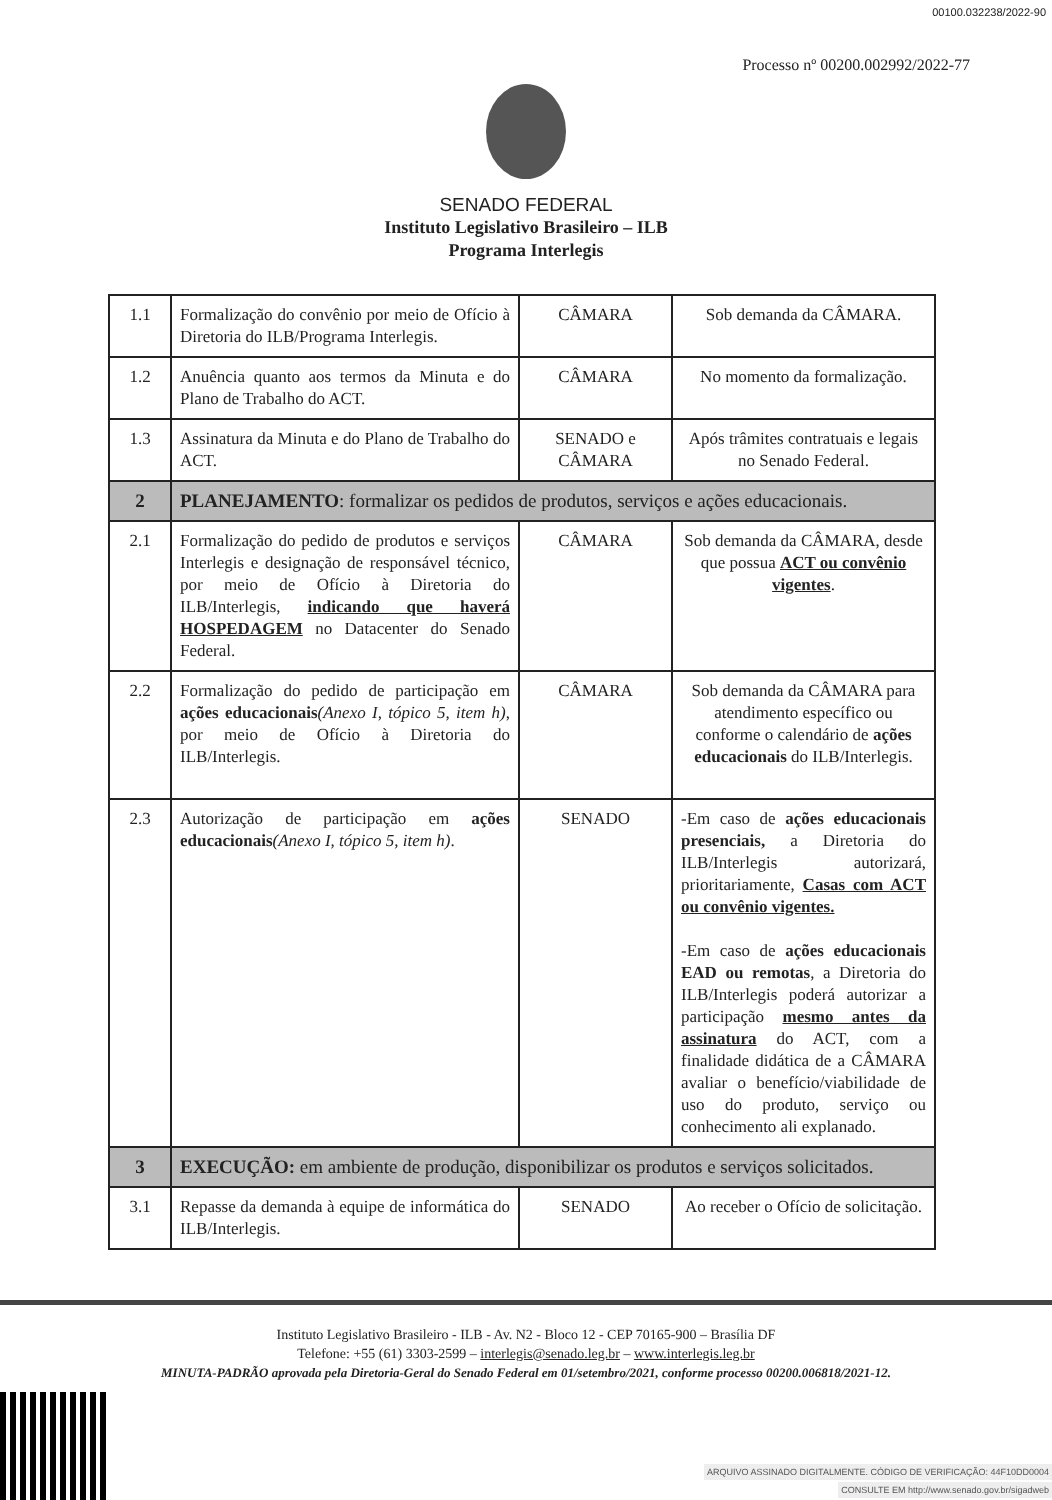00100.032238/2022-90
Processo nº 00200.002992/2022-77
SENADO FEDERAL
Instituto Legislativo Brasileiro – ILB
Programa Interlegis
| 1.1 | Formalização do convênio por meio de Ofício à Diretoria do ILB/Programa Interlegis. | CÂMARA | Sob demanda da CÂMARA. |
| 1.2 | Anuência quanto aos termos da Minuta e do Plano de Trabalho do ACT. | CÂMARA | No momento da formalização. |
| 1.3 | Assinatura da Minuta e do Plano de Trabalho do ACT. | SENADO e CÂMARA | Após trâmites contratuais e legais no Senado Federal. |
| 2 | PLANEJAMENTO : formalizar os pedidos de produtos, serviços e ações educacionais. | | |
| 2.1 | Formalização do pedido de produtos e serviços Interlegis e designação de responsável técnico, por meio de Ofício à Diretoria do ILB/Interlegis, indicando que haverá HOSPEDAGEM no Datacenter do Senado Federal. | CÂMARA | Sob demanda da CÂMARA, desde que possua ACT ou convênio vigentes . |
| 2.2 | Formalização do pedido de participação em ações educacionais (Anexo I, tópico 5, item h) , por meio de Ofício à Diretoria do ILB/Interlegis. | CÂMARA | Sob demanda da CÂMARA para atendimento específico ou conforme o calendário de ações educacionais do ILB/Interlegis. |
| 2.3 | Autorização de participação em ações educacionais (Anexo I, tópico 5, item h) . | SENADO | -Em caso de ações educacionais presenciais, a Diretoria do ILB/Interlegis autorizará, prioritariamente, Casas com ACT ou convênio vigentes. -Em caso de ações educacionais EAD ou remotas , a Diretoria do ILB/Interlegis poderá autorizar a participação mesmo antes da assinatura do ACT, com a finalidade didática de a CÂMARA avaliar o benefício/viabilidade de uso do produto, serviço ou conhecimento ali explanado. |
| 3 | EXECUÇÃO: em ambiente de produção, disponibilizar os produtos e serviços solicitados. | | |
| 3.1 | Repasse da demanda à equipe de informática do ILB/Interlegis. | SENADO | Ao receber o Ofício de solicitação. |
Instituto Legislativo Brasileiro - ILB - Av. N2 - Bloco 12 - CEP 70165-900 – Brasília DF
Telefone: +55 (61) 3303-2599 – interlegis@senado.leg.br – www.interlegis.leg.br
MINUTA-PADRÃO aprovada pela Diretoria-Geral do Senado Federal em 01/setembro/2021, conforme processo 00200.006818/2021-12.
ARQUIVO ASSINADO DIGITALMENTE. CÓDIGO DE VERIFICAÇÃO: 44F10DD0004
CONSULTE EM http://www.senado.gov.br/sigadweb